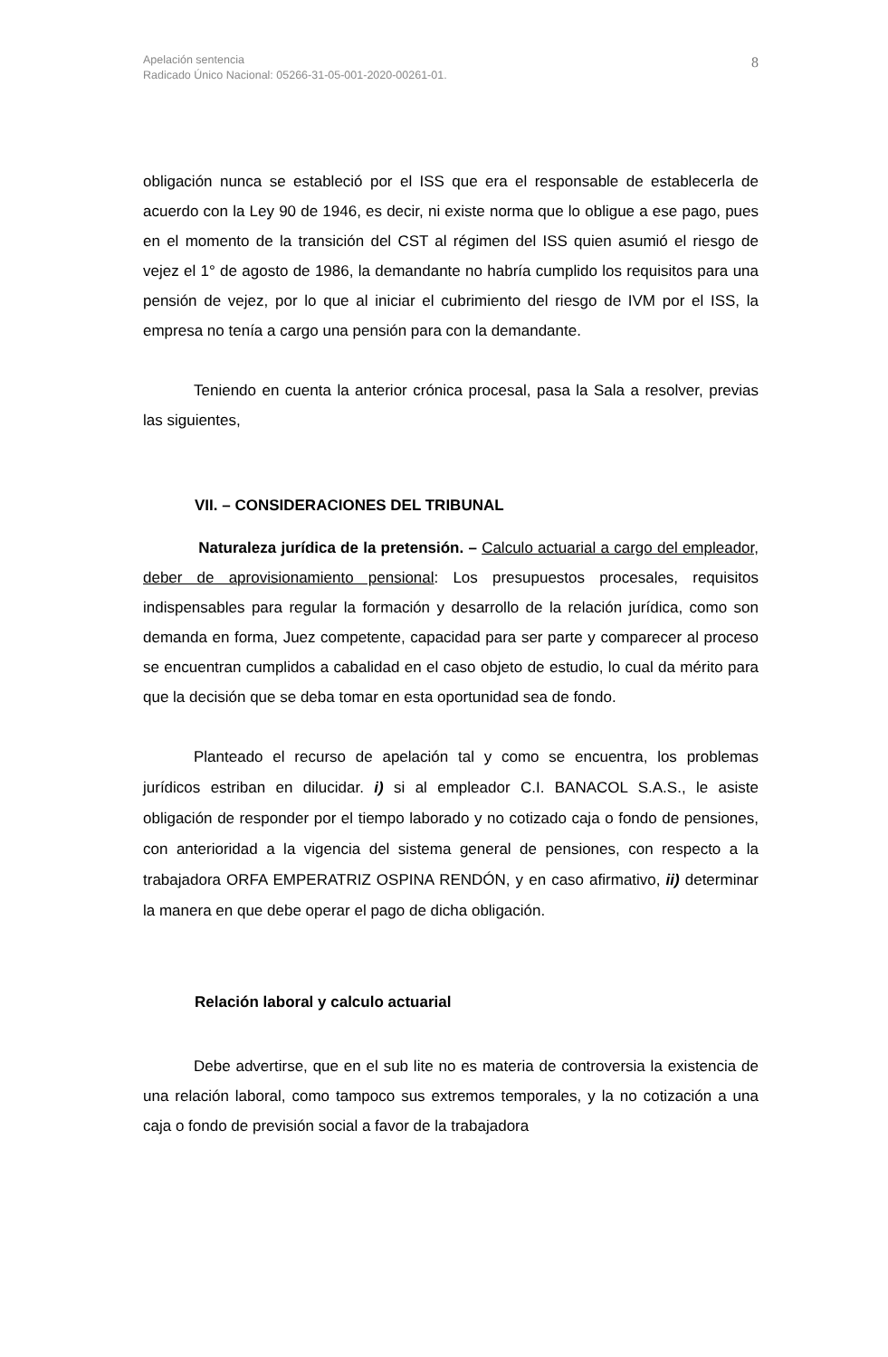Apelación sentencia
Radicado Único Nacional: 05266-31-05-001-2020-00261-01.
8
obligación nunca se estableció por el ISS que era el responsable de establecerla de acuerdo con la Ley 90 de 1946, es decir, ni existe norma que lo obligue a ese pago, pues en el momento de la transición del CST al régimen del ISS quien asumió el riesgo de vejez el 1° de agosto de 1986, la demandante no habría cumplido los requisitos para una pensión de vejez, por lo que al iniciar el cubrimiento del riesgo de IVM por el ISS, la empresa no tenía a cargo una pensión para con la demandante.
Teniendo en cuenta la anterior crónica procesal, pasa la Sala a resolver, previas las siguientes,
VII. – CONSIDERACIONES DEL TRIBUNAL
Naturaleza jurídica de la pretensión. – Calculo actuarial a cargo del empleador, deber de aprovisionamiento pensional: Los presupuestos procesales, requisitos indispensables para regular la formación y desarrollo de la relación jurídica, como son demanda en forma, Juez competente, capacidad para ser parte y comparecer al proceso se encuentran cumplidos a cabalidad en el caso objeto de estudio, lo cual da mérito para que la decisión que se deba tomar en esta oportunidad sea de fondo.
Planteado el recurso de apelación tal y como se encuentra, los problemas jurídicos estriban en dilucidar. i) si al empleador C.I. BANACOL S.A.S., le asiste obligación de responder por el tiempo laborado y no cotizado caja o fondo de pensiones, con anterioridad a la vigencia del sistema general de pensiones, con respecto a la trabajadora ORFA EMPERATRIZ OSPINA RENDÓN, y en caso afirmativo, ii) determinar la manera en que debe operar el pago de dicha obligación.
Relación laboral y calculo actuarial
Debe advertirse, que en el sub lite no es materia de controversia la existencia de una relación laboral, como tampoco sus extremos temporales, y la no cotización a una caja o fondo de previsión social a favor de la trabajadora